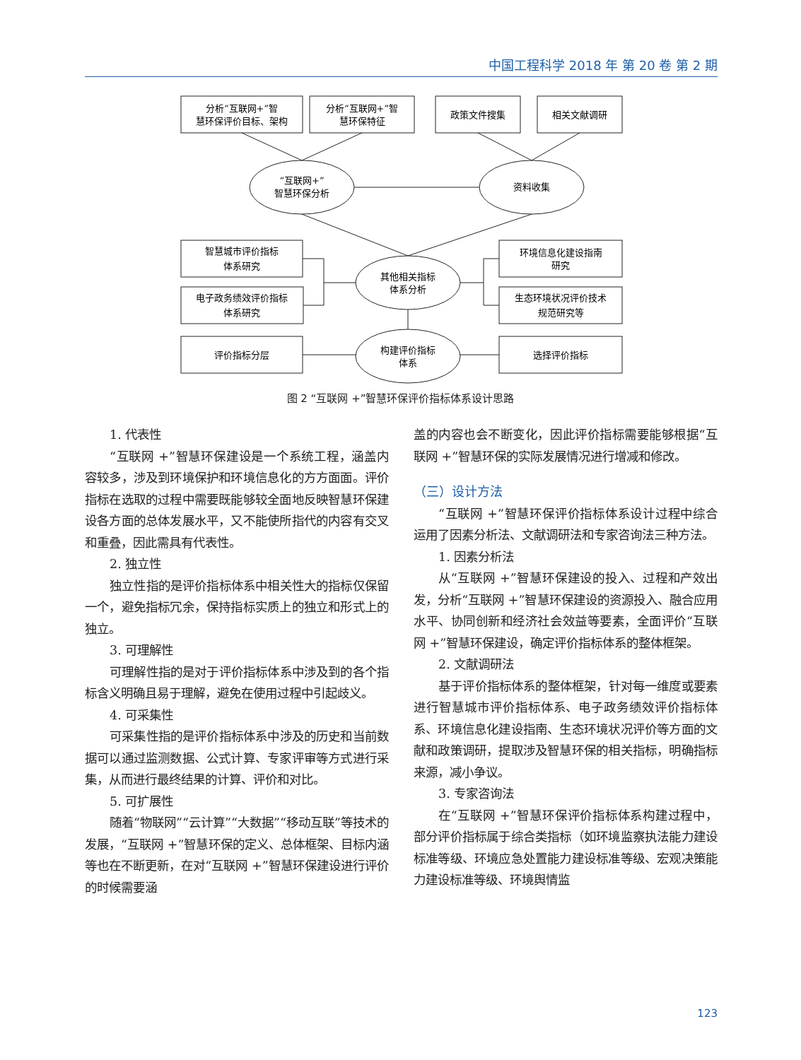中国工程科学 2018 年 第 20 卷 第 2 期
分析“互联网+”智
慧环保评价目标、架构
分析“互联网+”智
慧环保特征
政策文件搜集
相关文献调研
“互联网+”
智慧环保分析
资料收集
智慧城市评价指标
体系研究
电子政务绩效评价指标
体系研究
环境信息化建设指南
研究
生态环境状况评价技术
规范研究等
其他相关指标
体系分析
构建评价指标
体系
评价指标分层
选择评价指标
图 2 “互联网 +”智慧环保评价指标体系设计思路
1. 代表性
“互联网 +”智慧环保建设是一个系统工程，涵盖内容较多，涉及到环境保护和环境信息化的方方面面。评价指标在选取的过程中需要既能够较全面地反映智慧环保建设各方面的总体发展水平，又不能使所指代的内容有交叉和重叠，因此需具有代表性。
2. 独立性
独立性指的是评价指标体系中相关性大的指标仅保留一个，避免指标冗余，保持指标实质上的独立和形式上的独立。
3. 可理解性
可理解性指的是对于评价指标体系中涉及到的各个指标含义明确且易于理解，避免在使用过程中引起歧义。
4. 可采集性
可采集性指的是评价指标体系中涉及的历史和当前数据可以通过监测数据、公式计算、专家评审等方式进行采集，从而进行最终结果的计算、评价和对比。
5. 可扩展性
随着“物联网”“云计算”“大数据”“移动互联”等技术的发展，“互联网 +”智慧环保的定义、总体框架、目标内涵等也在不断更新，在对“互联网 +”智慧环保建设进行评价的时候需要涵
盖的内容也会不断变化，因此评价指标需要能够根据“互联网 +”智慧环保的实际发展情况进行增减和修改。
（三）设计方法
“互联网 +”智慧环保评价指标体系设计过程中综合运用了因素分析法、文献调研法和专家咨询法三种方法。
1. 因素分析法
从“互联网 +”智慧环保建设的投入、过程和产效出发，分析“互联网 +”智慧环保建设的资源投入、融合应用水平、协同创新和经济社会效益等要素，全面评价“互联网 +”智慧环保建设，确定评价指标体系的整体框架。
2. 文献调研法
基于评价指标体系的整体框架，针对每一维度或要素进行智慧城市评价指标体系、电子政务绩效评价指标体系、环境信息化建设指南、生态环境状况评价等方面的文献和政策调研，提取涉及智慧环保的相关指标，明确指标来源，减小争议。
3. 专家咨询法
在“互联网 +”智慧环保评价指标体系构建过程中，部分评价指标属于综合类指标（如环境监察执法能力建设标准等级、环境应急处置能力建设标准等级、宏观决策能力建设标准等级、环境舆情监
123